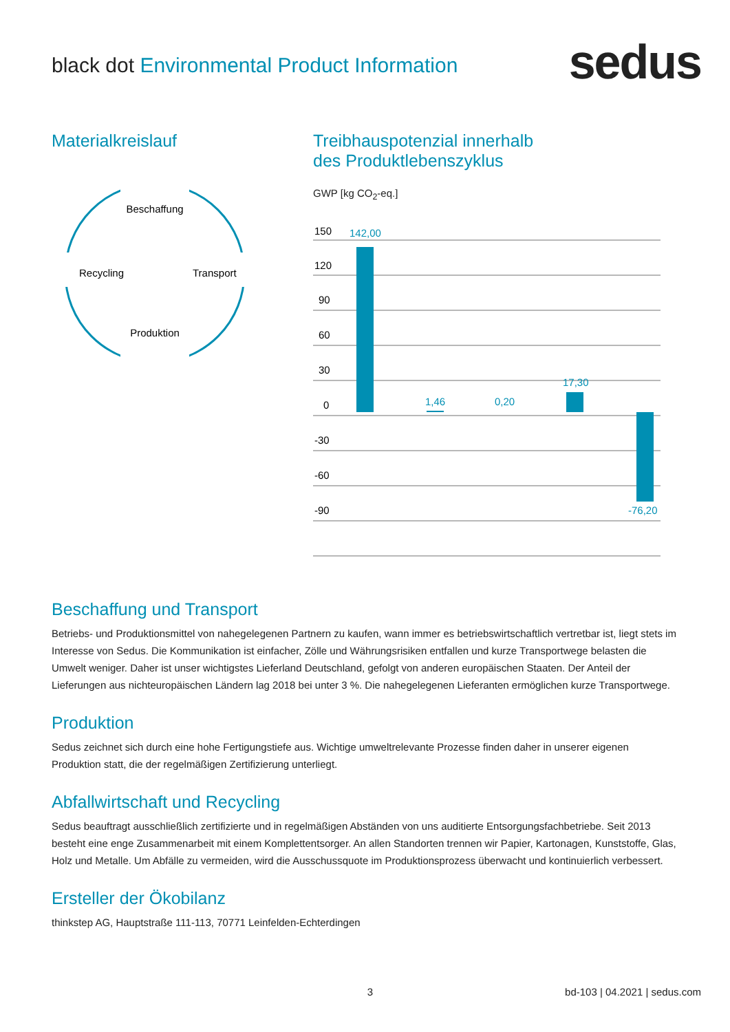black dot Environmental Product Information
sedus
Materialkreislauf
Beschaffung
Recycling
Transport
Produktion
Treibhauspotenzial innerhalb
des Produktlebenszyklus
GWP [kg CO<sub>2</sub>-eq.]
150
120
90
60
30
0
-30
-60
-90
142,00
1,46
0,20
17,30
-76,20
Beschaffung und Transport
Betriebs- und Produktionsmittel von nahegelegenen Partnern zu kaufen, wann immer es betriebswirtschaftlich vertretbar ist, liegt stets im Interesse von Sedus. Die Kommunikation ist einfacher, Zölle und Währungsrisiken entfallen und kurze Transportwege belasten die Umwelt weniger. Daher ist unser wichtigstes Lieferland Deutschland, gefolgt von anderen europäischen Staaten. Der Anteil der Lieferungen aus nichteuropäischen Ländern lag 2018 bei unter 3 %. Die nahegelegenen Lieferanten ermöglichen kurze Transportwege.
Produktion
Sedus zeichnet sich durch eine hohe Fertigungstiefe aus. Wichtige umweltrelevante Prozesse finden daher in unserer eigenen Produktion statt, die der regelmäßigen Zertifizierung unterliegt.
Abfallwirtschaft und Recycling
Sedus beauftragt ausschließlich zertifizierte und in regelmäßigen Abständen von uns auditierte Entsorgungsfachbetriebe. Seit 2013 besteht eine enge Zusammenarbeit mit einem Komplettentsorger. An allen Standorten trennen wir Papier, Kartonagen, Kunststoffe, Glas, Holz und Metalle. Um Abfälle zu vermeiden, wird die Ausschussquote im Produktionsprozess überwacht und kontinuierlich verbessert.
Ersteller der Ökobilanz
thinkstep AG, Hauptstraße 111-113, 70771 Leinfelden-Echterdingen
3 bd-103 | 04.2021 | sedus.com